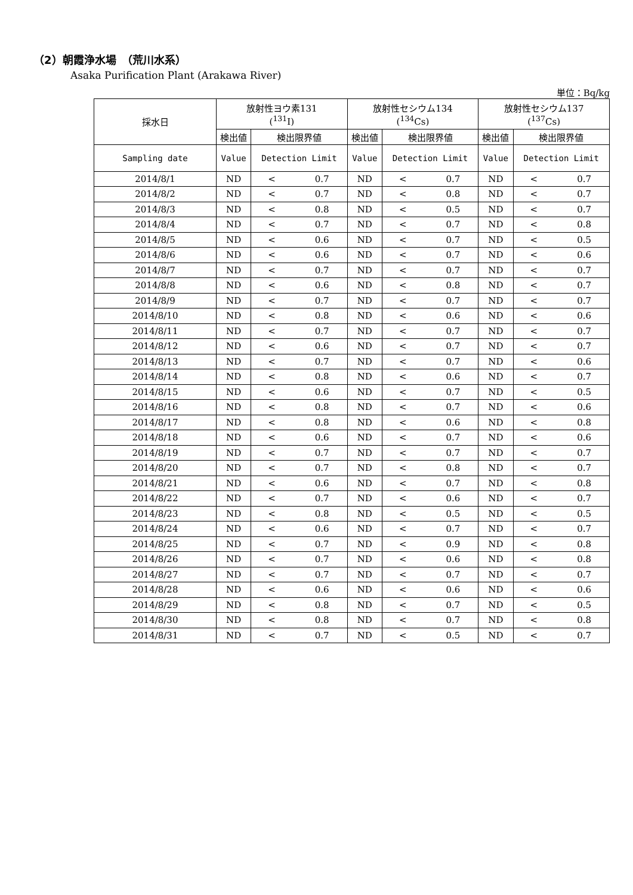（2）朝霞浄水場　（荒川水系）
Asaka Purification Plant (Arakawa River)
単位：Bq/kg
| 採水日 | 放射性ヨウ素131 (<sup>131</sup>I) | | | 放射性セシウム134 (<sup>134</sup>Cs) | | | 放射性セシウム137 (<sup>137</sup>Cs) | | |
| --- | --- | --- | --- | --- | --- | --- | --- | --- | --- |
| | 検出値 | 検出限界値 | | 検出値 | 検出限界値 | | 検出値 | 検出限界値 | |
| Sampling date | Value | Detection Limit | | Value | Detection Limit | | Value | Detection Limit | |
| 2014/8/1 | ND | < | 0.7 | ND | < | 0.7 | ND | < | 0.7 |
| 2014/8/2 | ND | < | 0.7 | ND | < | 0.8 | ND | < | 0.7 |
| 2014/8/3 | ND | < | 0.8 | ND | < | 0.5 | ND | < | 0.7 |
| 2014/8/4 | ND | < | 0.7 | ND | < | 0.7 | ND | < | 0.8 |
| 2014/8/5 | ND | < | 0.6 | ND | < | 0.7 | ND | < | 0.5 |
| 2014/8/6 | ND | < | 0.6 | ND | < | 0.7 | ND | < | 0.6 |
| 2014/8/7 | ND | < | 0.7 | ND | < | 0.7 | ND | < | 0.7 |
| 2014/8/8 | ND | < | 0.6 | ND | < | 0.8 | ND | < | 0.7 |
| 2014/8/9 | ND | < | 0.7 | ND | < | 0.7 | ND | < | 0.7 |
| 2014/8/10 | ND | < | 0.8 | ND | < | 0.6 | ND | < | 0.6 |
| 2014/8/11 | ND | < | 0.7 | ND | < | 0.7 | ND | < | 0.7 |
| 2014/8/12 | ND | < | 0.6 | ND | < | 0.7 | ND | < | 0.7 |
| 2014/8/13 | ND | < | 0.7 | ND | < | 0.7 | ND | < | 0.6 |
| 2014/8/14 | ND | < | 0.8 | ND | < | 0.6 | ND | < | 0.7 |
| 2014/8/15 | ND | < | 0.6 | ND | < | 0.7 | ND | < | 0.5 |
| 2014/8/16 | ND | < | 0.8 | ND | < | 0.7 | ND | < | 0.6 |
| 2014/8/17 | ND | < | 0.8 | ND | < | 0.6 | ND | < | 0.8 |
| 2014/8/18 | ND | < | 0.6 | ND | < | 0.7 | ND | < | 0.6 |
| 2014/8/19 | ND | < | 0.7 | ND | < | 0.7 | ND | < | 0.7 |
| 2014/8/20 | ND | < | 0.7 | ND | < | 0.8 | ND | < | 0.7 |
| 2014/8/21 | ND | < | 0.6 | ND | < | 0.7 | ND | < | 0.8 |
| 2014/8/22 | ND | < | 0.7 | ND | < | 0.6 | ND | < | 0.7 |
| 2014/8/23 | ND | < | 0.8 | ND | < | 0.5 | ND | < | 0.5 |
| 2014/8/24 | ND | < | 0.6 | ND | < | 0.7 | ND | < | 0.7 |
| 2014/8/25 | ND | < | 0.7 | ND | < | 0.9 | ND | < | 0.8 |
| 2014/8/26 | ND | < | 0.7 | ND | < | 0.6 | ND | < | 0.8 |
| 2014/8/27 | ND | < | 0.7 | ND | < | 0.7 | ND | < | 0.7 |
| 2014/8/28 | ND | < | 0.6 | ND | < | 0.6 | ND | < | 0.6 |
| 2014/8/29 | ND | < | 0.8 | ND | < | 0.7 | ND | < | 0.5 |
| 2014/8/30 | ND | < | 0.8 | ND | < | 0.7 | ND | < | 0.8 |
| 2014/8/31 | ND | < | 0.7 | ND | < | 0.5 | ND | < | 0.7 |